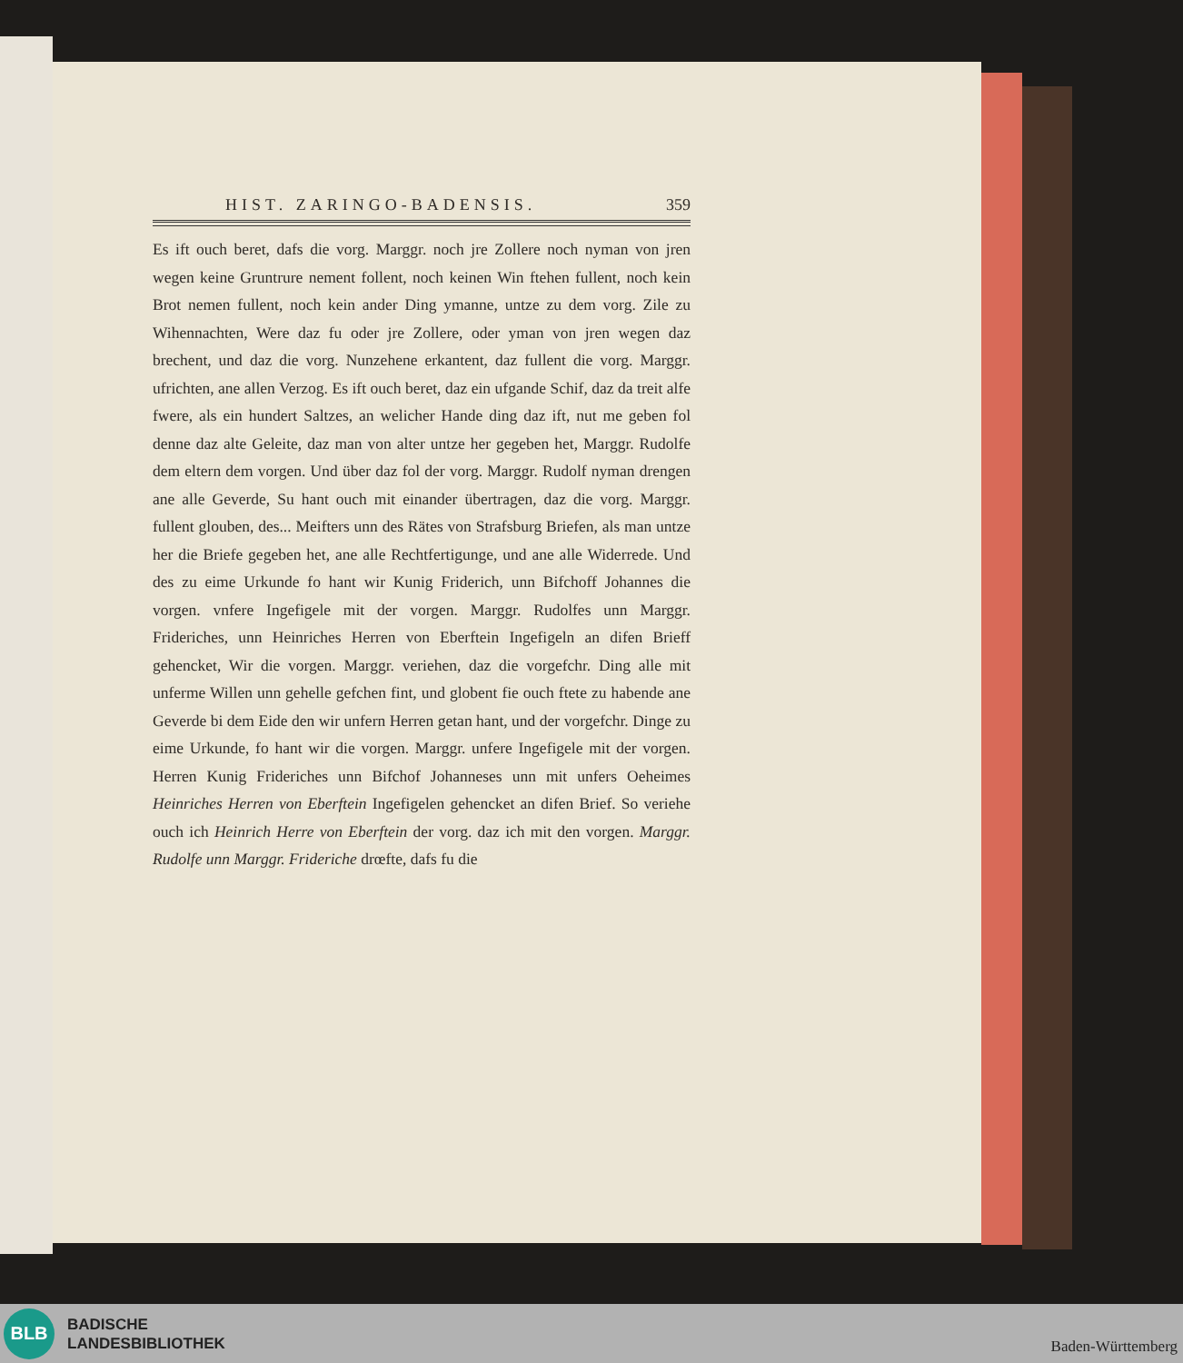HIST. ZARINGO-BADENSIS. 359
Es ift ouch beret, dafs die vorg. Marggr. noch jre Zollere noch nyman von jren wegen keine Gruntrure nement follent, noch keinen Win ftehen fullent, noch kein Brot nemen fullent, noch kein ander Ding ymanne, untze zu dem vorg. Zile zu Wihennachten, Were daz fu oder jre Zollere, oder yman von jren wegen daz brechent, und daz die vorg. Nunzehene erkantent, daz fullent die vorg. Marggr. ufrichten, ane allen Verzog. Es ift ouch beret, daz ein ufgande Schif, daz da treit alfe fwere, als ein hundert Saltzes, an welicher Hande ding daz ift, nut me geben fol denne daz alte Geleite, daz man von alter untze her gegeben het, Marggr. Rudolfe dem eltern dem vorgen. Und über daz fol der vorg. Marggr. Rudolf nyman drengen ane alle Geverde, Su hant ouch mit einander übertragen, daz die vorg. Marggr. fullent glouben, des... Meifters unn des Rätes von Strafsburg Briefen, als man untze her die Briefe gegeben het, ane alle Rechtfertigunge, und ane alle Widerrede. Und des zu eime Urkunde fo hant wir Kunig Friderich, unn Bifchoff Johannes die vorgen. vnfere Ingefigele mit der vorgen. Marggr. Rudolfes unn Marggr. Frideriches, unn Heinriches Herren von Eberftein Ingefigeln an difen Brieff gehencket, Wir die vorgen. Marggr. veriehen, daz die vorgefchr. Ding alle mit unferme Willen unn gehelle gefchen fint, und globent fie ouch ftete zu habende ane Geverde bi dem Eide den wir unfern Herren getan hant, und der vorgefchr. Dinge zu eime Urkunde, fo hant wir die vorgen. Marggr. unfere Ingefigele mit der vorgen. Herren Kunig Frideriches unn Bifchof Johanneses unn mit unfers Oeheimes Heinriches Herren von Eberftein Ingefigelen gehencket an difen Brief. So veriehe ouch ich Heinrich Herre von Eberftein der vorg. daz ich mit den vorgen. Marggr. Rudolfe unn Marggr. Frideriche drœfte, dafs fu die
BLB
BADISCHE
LANDESBIBLIOTHEK
Baden-Württemberg